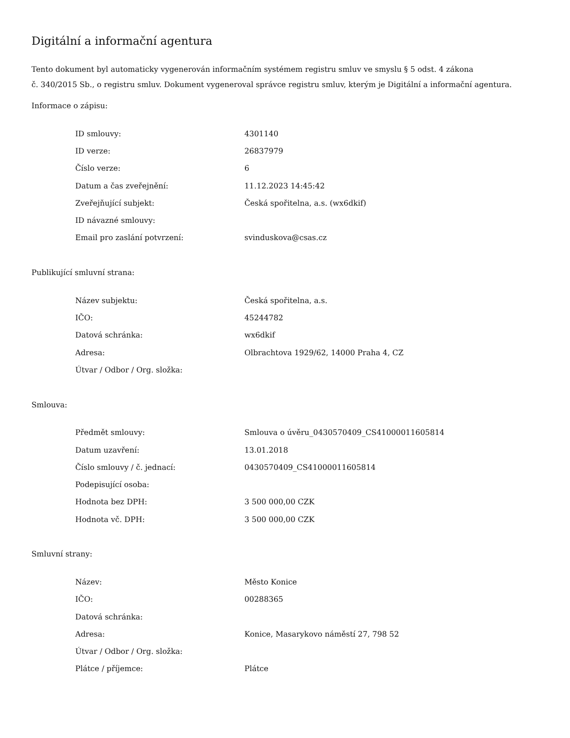Digitální a informační agentura
Tento dokument byl automaticky vygenerován informačním systémem registru smluv ve smyslu § 5 odst. 4 zákona
č. 340/2015 Sb., o registru smluv. Dokument vygeneroval správce registru smluv, kterým je Digitální a informační agentura.
Informace o zápisu:
| ID smlouvy: | 4301140 |
| ID verze: | 26837979 |
| Číslo verze: | 6 |
| Datum a čas zveřejnění: | 11.12.2023 14:45:42 |
| Zveřejňující subjekt: | Česká spořitelna, a.s. (wx6dkif) |
| ID návazné smlouvy: | |
| Email pro zaslání potvrzení: | svinduskova@csas.cz |
Publikující smluvní strana:
| Název subjektu: | Česká spořitelna, a.s. |
| IČO: | 45244782 |
| Datová schránka: | wx6dkif |
| Adresa: | Olbrachtova 1929/62, 14000 Praha 4, CZ |
| Útvar / Odbor / Org. složka: | |
Smlouva:
| Předmět smlouvy: | Smlouva o úvěru_0430570409_CS41000011605814 |
| Datum uzavření: | 13.01.2018 |
| Číslo smlouvy / č. jednací: | 0430570409_CS41000011605814 |
| Podepisující osoba: | |
| Hodnota bez DPH: | 3 500 000,00 CZK |
| Hodnota vč. DPH: | 3 500 000,00 CZK |
Smluvní strany:
| Název: | Město Konice |
| IČO: | 00288365 |
| Datová schránka: | |
| Adresa: | Konice, Masarykovo náměstí 27, 798 52 |
| Útvar / Odbor / Org. složka: | |
| Plátce / příjemce: | Plátce |